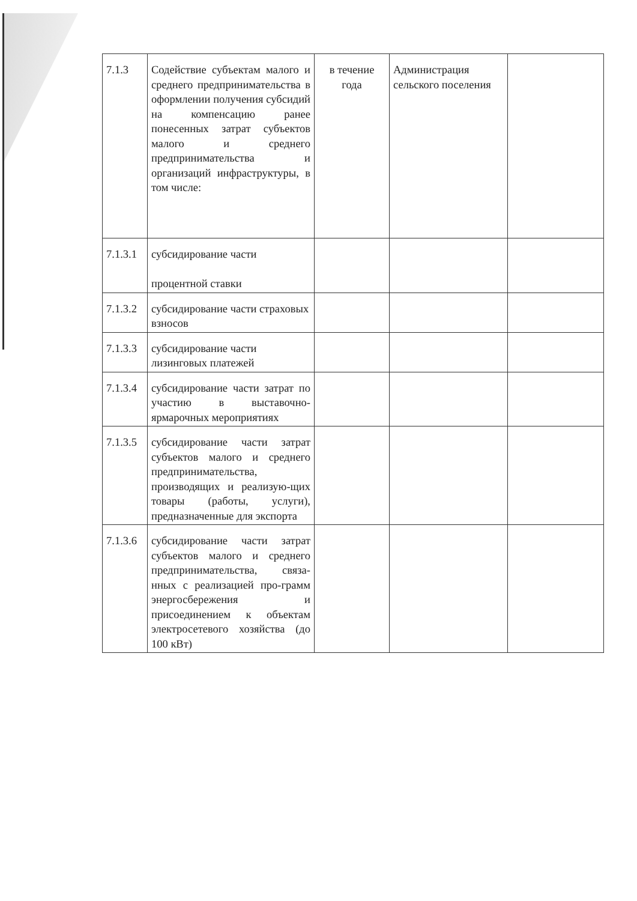| 7.1.3 | Содействие субъектам малого и среднего предпринимательства в оформлении получения субсидий на компенсацию ранее понесенных затрат субъектов малого и среднего предпринимательства и организаций инфраструктуры, в том числе: | в течение года | Администрация сельского поселения | |
| 7.1.3.1 | субсидирование части процентной ставки | | | |
| 7.1.3.2 | субсидирование части страховых взносов | | | |
| 7.1.3.3 | субсидирование части лизинговых платежей | | | |
| 7.1.3.4 | субсидирование части затрат по участию в выставочно-ярмарочных мероприятиях | | | |
| 7.1.3.5 | субсидирование части затрат субъектов малого и среднего предпринимательства, производящих и реализую-щих товары (работы, услуги), предназначенные для экспорта | | | |
| 7.1.3.6 | субсидирование части затрат субъектов малого и среднего предпринимательства, связа-нных с реализацией про-грамм энергосбережения и присоединением к объектам электросетевого хозяйства (до 100 кВт) | | | |